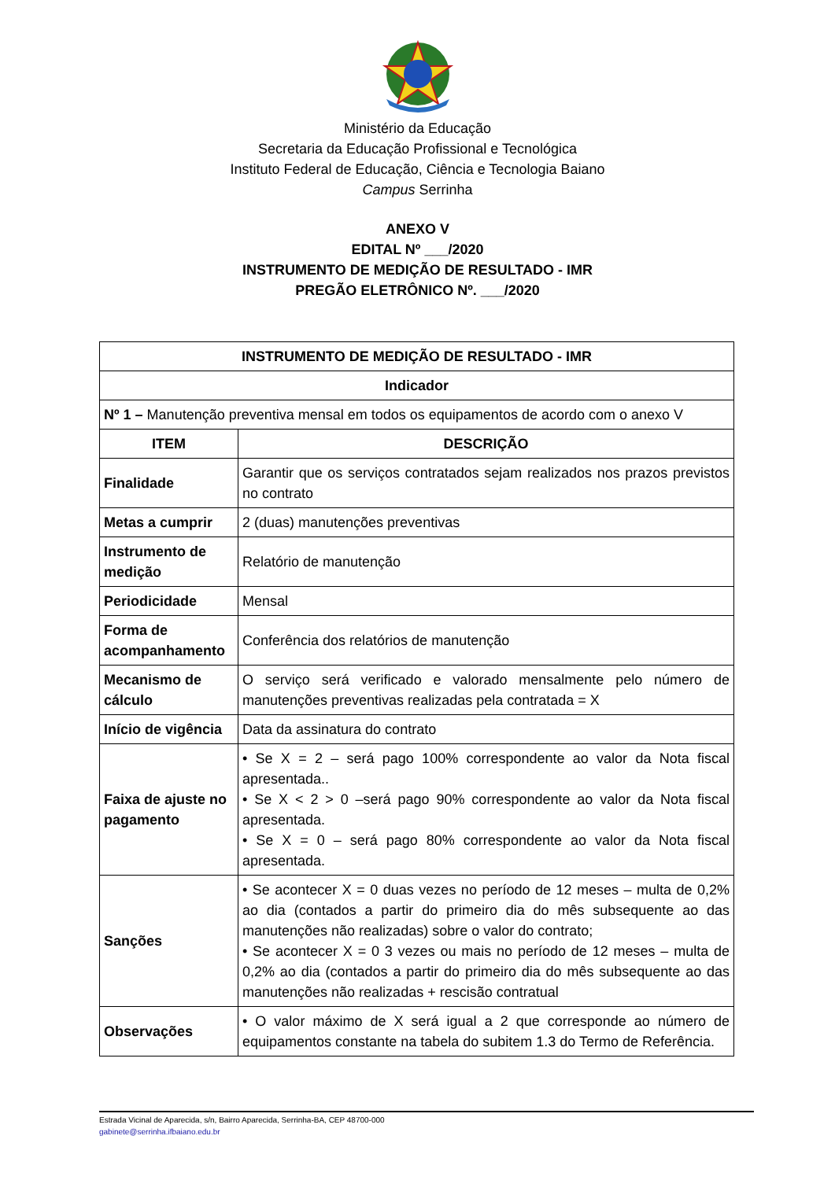Ministério da Educação
Secretaria da Educação Profissional e Tecnológica
Instituto Federal de Educação, Ciência e Tecnologia Baiano
Campus Serrinha
ANEXO V
EDITAL Nº ___/2020
INSTRUMENTO DE MEDIÇÃO DE RESULTADO - IMR
PREGÃO ELETRÔNICO Nº. ___/2020
| INSTRUMENTO DE MEDIÇÃO DE RESULTADO - IMR | |
| --- | --- |
| Indicador | |
| Nº 1 – Manutenção preventiva mensal em todos os equipamentos de acordo com o anexo V | |
| ITEM | DESCRIÇÃO |
| Finalidade | Garantir que os serviços contratados sejam realizados nos prazos previstos no contrato |
| Metas a cumprir | 2 (duas) manutenções preventivas |
| Instrumento de medição | Relatório de manutenção |
| Periodicidade | Mensal |
| Forma de acompanhamento | Conferência dos relatórios de manutenção |
| Mecanismo de cálculo | O serviço será verificado e valorado mensalmente pelo número de manutenções preventivas realizadas pela contratada = X |
| Início de vigência | Data da assinatura do contrato |
| Faixa de ajuste no pagamento | • Se X = 2 – será pago 100% correspondente ao valor da Nota fiscal apresentada.. • Se X < 2 > 0 –será pago 90% correspondente ao valor da Nota fiscal apresentada. • Se X = 0 – será pago 80% correspondente ao valor da Nota fiscal apresentada. |
| Sanções | • Se acontecer X = 0 duas vezes no período de 12 meses – multa de 0,2% ao dia (contados a partir do primeiro dia do mês subsequente ao das manutenções não realizadas) sobre o valor do contrato; • Se acontecer X = 0 3 vezes ou mais no período de 12 meses – multa de 0,2% ao dia (contados a partir do primeiro dia do mês subsequente ao das manutenções não realizadas + rescisão contratual |
| Observações | • O valor máximo de X será igual a 2 que corresponde ao número de equipamentos constante na tabela do subitem 1.3 do Termo de Referência. |
Estrada Vicinal de Aparecida, s/n, Bairro Aparecida, Serrinha-BA, CEP 48700-000
gabinete@serrinha.ifbaiano.edu.br